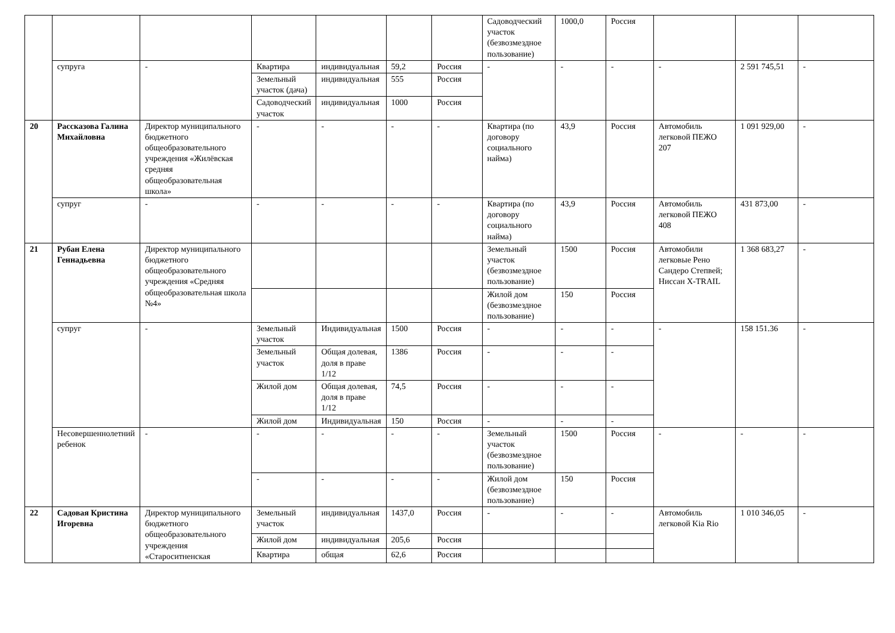| | | | | | | | Садоводческий участок (безвозмездное пользование) | 1000,0 | Россия | | | |
| | супруга | - | Квартира | индивидуальная | 59,2 | Россия | - | - | - | - | 2 591 745,51 | - |
| | | | Земельный участок (дача) | индивидуальная | 555 | Россия | | | | | | |
| | | | Садоводческий участок | индивидуальная | 1000 | Россия | | | | | | |
| 20 | Рассказова Галина Михайловна | Директор муниципального бюджетного общеобразовательного учреждения «Жилёвская средняя общеобразовательная школа» | - | - | - | - | Квартира (по договору социального найма) | 43,9 | Россия | Автомобиль легковой ПЕЖО 207 | 1 091 929,00 | - |
| | супруг | - | - | - | - | - | Квартира (по договору социального найма) | 43,9 | Россия | Автомобиль легковой ПЕЖО 408 | 431 873,00 | - |
| 21 | Рубан Елена Геннадьевна | Директор муниципального бюджетного общеобразовательного учреждения «Средняя общеобразовательная школа №4» | | | | | Земельный участок (безвозмездное пользование) | 1500 | Россия | Автомобили легковые Рено Сандеро Степвей; Ниссан X-TRAIL | 1 368 683,27 | - |
| | | | | | | | Жилой дом (безвозмездное пользование) | 150 | Россия | | | |
| | супруг | - | Земельный участок | Индивидуальная | 1500 | Россия | - | - | - | - | 158 151.36 | - |
| | | | Земельный участок | Общая долевая, доля в праве 1/12 | 1386 | Россия | - | - | - | | | |
| | | | Жилой дом | Общая долевая, доля в праве 1/12 | 74,5 | Россия | - | - | - | | | |
| | | | Жилой дом | Индивидуальная | 150 | Россия | - | - | - | | | |
| | Несовершеннолетний ребенок | - | - | - | - | - | Земельный участок (безвозмездное пользование) | 1500 | Россия | - | - | - |
| | | | - | - | - | - | Жилой дом (безвозмездное пользование) | 150 | Россия | | | |
| 22 | Садовая Кристина Игоревна | Директор муниципального бюджетного общеобразовательного учреждения «Староситненская | Земельный участок | индивидуальная | 1437,0 | Россия | - | - | - | Автомобиль легковой Kia Rio | 1 010 346,05 | - |
| | | | Жилой дом | индивидуальная | 205,6 | Россия | | | | | | |
| | | | Квартира | общая | 62,6 | Россия | | | | | | |